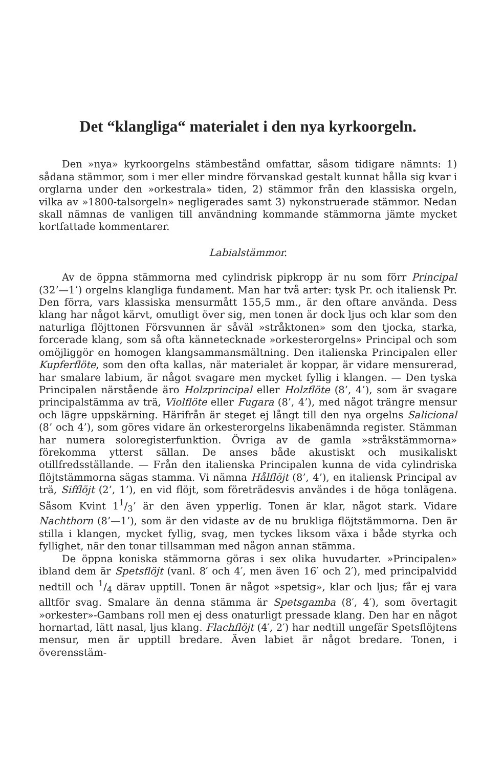Det “klangliga“ materialet i den nya kyrkoorgeln.
Den »nya» kyrkoorgelns stämbestånd omfattar, såsom tidigare nämnts: 1) sådana stämmor, som i mer eller mindre förvanskad gestalt kunnat hålla sig kvar i orglarna under den »orkestrala» tiden, 2) stämmor från den klassiska orgeln, vilka av »1800-talsorgeln» negligerades samt 3) nykonstruerade stämmor. Nedan skall nämnas de vanligen till användning kommande stämmorna jämte mycket kortfattade kommentarer.
Labialstämmor.
Av de öppna stämmorna med cylindrisk pipkropp är nu som förr Principal (32’—1’) orgelns klangliga fundament. Man har två arter: tysk Pr. och italiensk Pr. Den förra, vars klassiska mensurmått 155,5 mm., är den oftare använda. Dess klang har något kärvt, omutligt över sig, men tonen är dock ljus och klar som den naturliga flöjttonen Försvunnen är såväl »stråktonen» som den tjocka, starka, forcerade klang, som så ofta kännetecknade »orkesterorgelns» Principal och som omöjliggör en homogen klangsammansmältning. Den italienska Principalen eller Kupferflöte, som den ofta kallas, när materialet är koppar, är vidare mensurerad, har smalare labium, är något svagare men mycket fyllig i klangen. — Den tyska Principalen närstående äro Holzprincipal eller Holzflöte (8’, 4’), som är svagare principalstämma av trä, Violflöte eller Fugara (8’, 4’), med något trängre mensur och lägre uppskärning. Härifrån är steget ej långt till den nya orgelns Salicional (8’ och 4’), som göres vidare än orkesterorgelns likabenämnda register. Stämman har numera soloregisterfunktion. Övriga av de gamla »stråkstämmorna» förekomma ytterst sällan. De anses både akustiskt och musikaliskt otillfredsställande. — Från den italienska Principalen kunna de vida cylindriska flöjtstämmorna sägas stamma. Vi nämna Hålflöjt (8’, 4’), en italiensk Principal av trä, Sifflöjt (2’, 1’), en vid flöjt, som företrädesvis användes i de höga tonlägena. Såsom Kvint 11/3’ är den även ypperlig. Tonen är klar, något stark. Vidare Nachthorn (8’—1’), som är den vidaste av de nu brukliga flöjtstämmorna. Den är stilla i klangen, mycket fyllig, svag, men tyckes liksom växa i både styrka och fyllighet, när den tonar tillsamman med någon annan stämma.
De öppna koniska stämmorna göras i sex olika huvudarter. »Principalen» ibland dem är Spetsflöjt (vanl. 8′ och 4′, men även 16′ och 2′), med principalvidd nedtill och 1/4 därav upptill. Tonen är något »spetsig», klar och ljus; får ej vara alltför svag. Smalare än denna stämma är Spetsgamba (8′, 4′), som övertagit »orkester»-Gambans roll men ej dess onaturligt pressade klang. Den har en något hornartad, lätt nasal, ljus klang. Flachflöjt (4′, 2′) har nedtill ungefär Spetsflöjtens mensur, men är upptill bredare. Även labiet är något bredare. Tonen, i överensstäm-